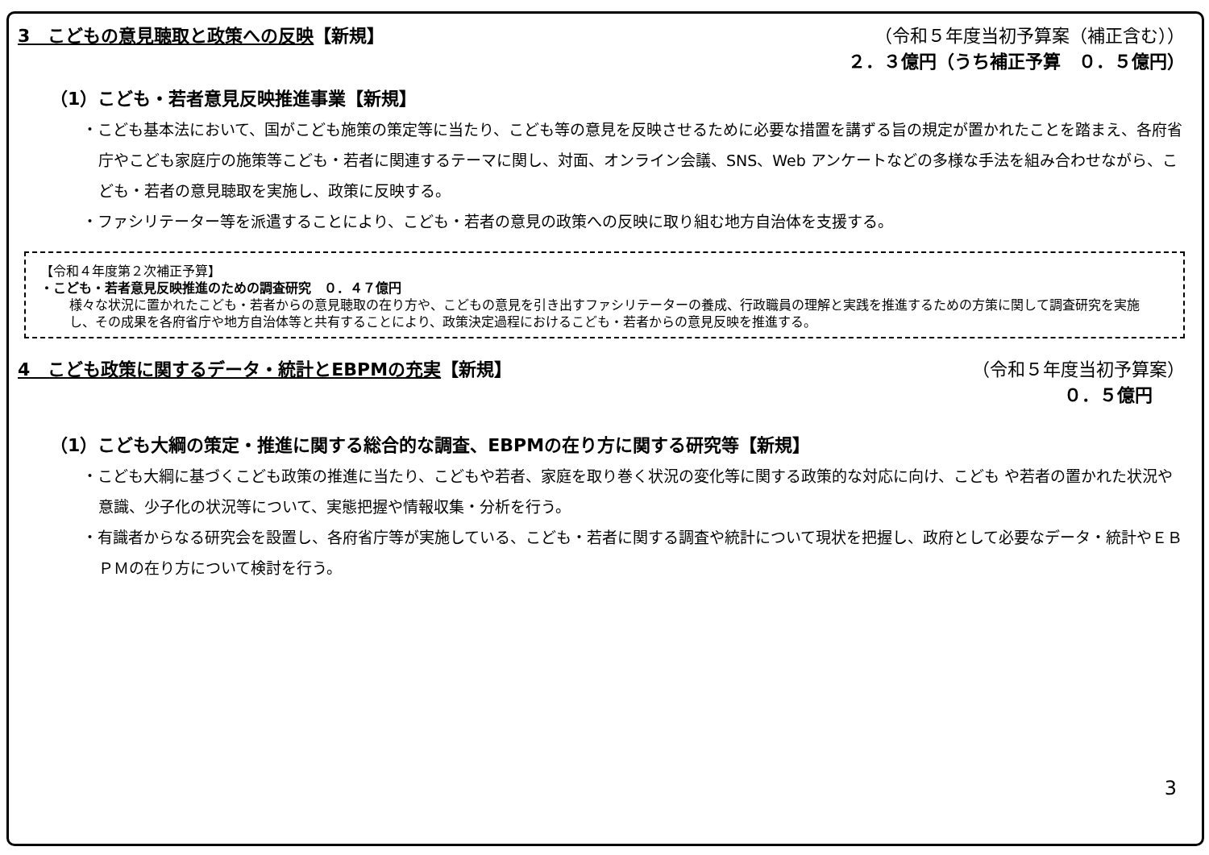3　こどもの意見聴取と政策への反映【新規】
（令和５年度当初予算案（補正含む））
２．３億円（うち補正予算　０．５億円）
（1）こども・若者意見反映推進事業【新規】
・こども基本法において、国がこども施策の策定等に当たり、こども等の意見を反映させるために必要な措置を講ずる旨の規定が置かれたことを踏まえ、各府省庁やこども家庭庁の施策等こども・若者に関連するテーマに関し、対面、オンライン会議、SNS、Web アンケートなどの多様な手法を組み合わせながら、こども・若者の意見聴取を実施し、政策に反映する。
・ファシリテーター等を派遣することにより、こども・若者の意見の政策への反映に取り組む地方自治体を支援する。
【令和４年度第２次補正予算】
・こども・若者意見反映推進のための調査研究　０．４７億円
様々な状況に置かれたこども・若者からの意見聴取の在り方や、こどもの意見を引き出すファシリテーターの養成、行政職員の理解と実践を推進するための方策に関して調査研究を実施し、その成果を各府省庁や地方自治体等と共有することにより、政策決定過程におけるこども・若者からの意見反映を推進する。
4　こども政策に関するデータ・統計とEBPMの充実【新規】
（令和５年度当初予算案）
０．５億円
（1）こども大綱の策定・推進に関する総合的な調査、EBPMの在り方に関する研究等【新規】
・こども大綱に基づくこども政策の推進に当たり、こどもや若者、家庭を取り巻く状況の変化等に関する政策的な対応に向け、こども や若者の置かれた状況や意識、少子化の状況等について、実態把握や情報収集・分析を行う。
・有識者からなる研究会を設置し、各府省庁等が実施している、こども・若者に関する調査や統計について現状を把握し、政府として必要なデータ・統計やＥＢＰＭの在り方について検討を行う。
3